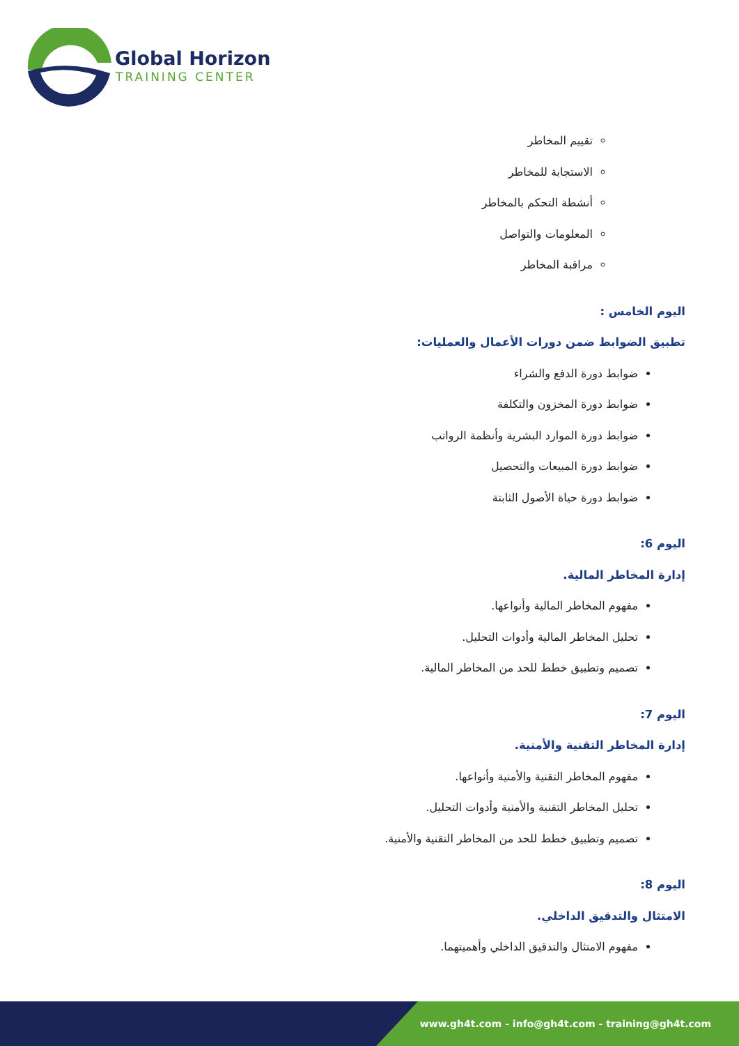Global Horizon
TRAINING CENTER
تقييم المخاطر
الاستجابة للمخاطر
أنشطة التحكم بالمخاطر
المعلومات والتواصل
مراقبة المخاطر
اليوم الخامس :
تطبيق الضوابط ضمن دورات الأعمال والعمليات:
ضوابط دورة الدفع والشراء
ضوابط دورة المخزون والتكلفة
ضوابط دورة الموارد البشرية وأنظمة الرواتب
ضوابط دورة المبيعات والتحصيل
ضوابط دورة حياة الأصول الثابتة
اليوم 6:
إدارة المخاطر المالية.
مفهوم المخاطر المالية وأنواعها.
تحليل المخاطر المالية وأدوات التحليل.
تصميم وتطبيق خطط للحد من المخاطر المالية.
اليوم 7:
إدارة المخاطر التقنية والأمنية.
مفهوم المخاطر التقنية والأمنية وأنواعها.
تحليل المخاطر التقنية والأمنية وأدوات التحليل.
تصميم وتطبيق خطط للحد من المخاطر التقنية والأمنية.
اليوم 8:
الامتثال والتدقيق الداخلي.
مفهوم الامتثال والتدقيق الداخلي وأهميتهما.
www.gh4t.com - info@gh4t.com - training@gh4t.com